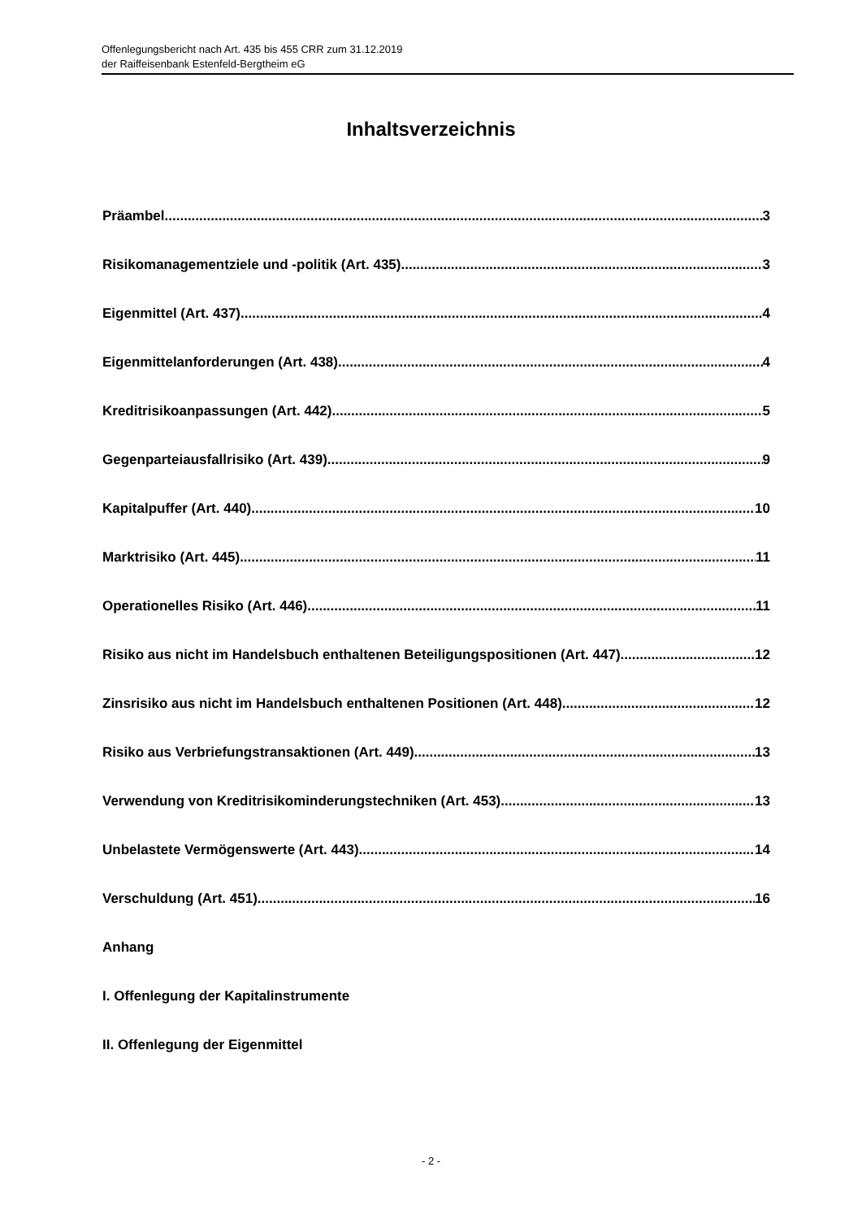Offenlegungsbericht nach Art. 435 bis 455 CRR zum 31.12.2019
der Raiffeisenbank Estenfeld-Bergtheim eG
Inhaltsverzeichnis
Präambel 3
Risikomanagementziele und -politik (Art. 435) 3
Eigenmittel (Art. 437) 4
Eigenmittelanforderungen (Art. 438) 4
Kreditrisikoanpassungen (Art. 442) 5
Gegenparteiausfallrisiko (Art. 439) 9
Kapitalpuffer (Art. 440) 10
Marktrisiko (Art. 445) 11
Operationelles Risiko (Art. 446) 11
Risiko aus nicht im Handelsbuch enthaltenen Beteiligungspositionen (Art. 447) 12
Zinsrisiko aus nicht im Handelsbuch enthaltenen Positionen (Art. 448) 12
Risiko aus Verbriefungstransaktionen (Art. 449) 13
Verwendung von Kreditrisikominderungstechniken (Art. 453) 13
Unbelastete Vermögenswerte (Art. 443) 14
Verschuldung (Art. 451) 16
Anhang
I. Offenlegung der Kapitalinstrumente
II. Offenlegung der Eigenmittel
- 2 -